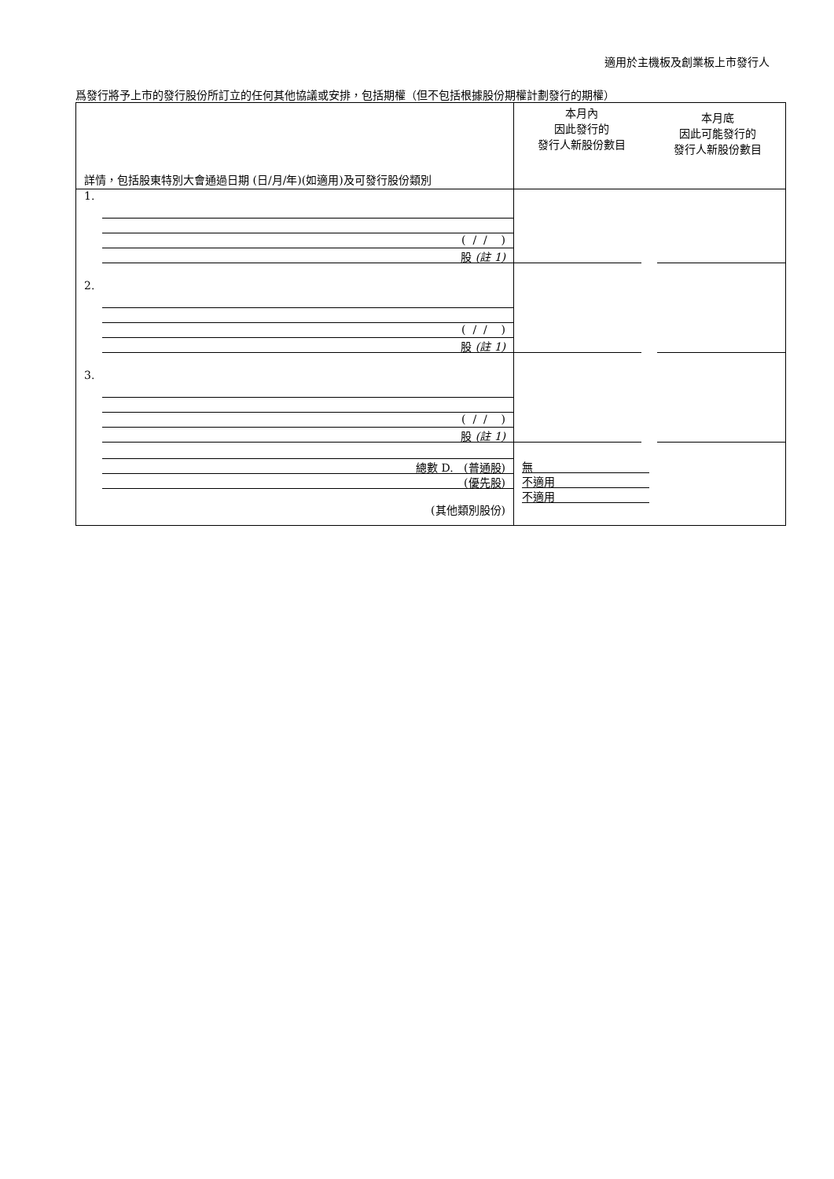適用於主機板及創業板上市發行人
爲發行將予上市的發行股份所訂立的任何其他協議或安排，包括期權（但不包括根據股份期權計劃發行的期權）
| 詳情，包括股東特別大會通過日期 (日/月/年)(如適用)及可發行股份類別 | 本月內 因此發行的 發行人新股份數目 | 本月底 因此可能發行的 發行人新股份數目 |
| 1. ( / / ) 股 (註 1) | | |
| 2. ( / / ) 股 (註 1) | | |
| 3. ( / / ) 股 (註 1) | | |
| 總數 D. (普通股) (優先股) ​ (其他類別股份) | 無 不適用 不適用 | |